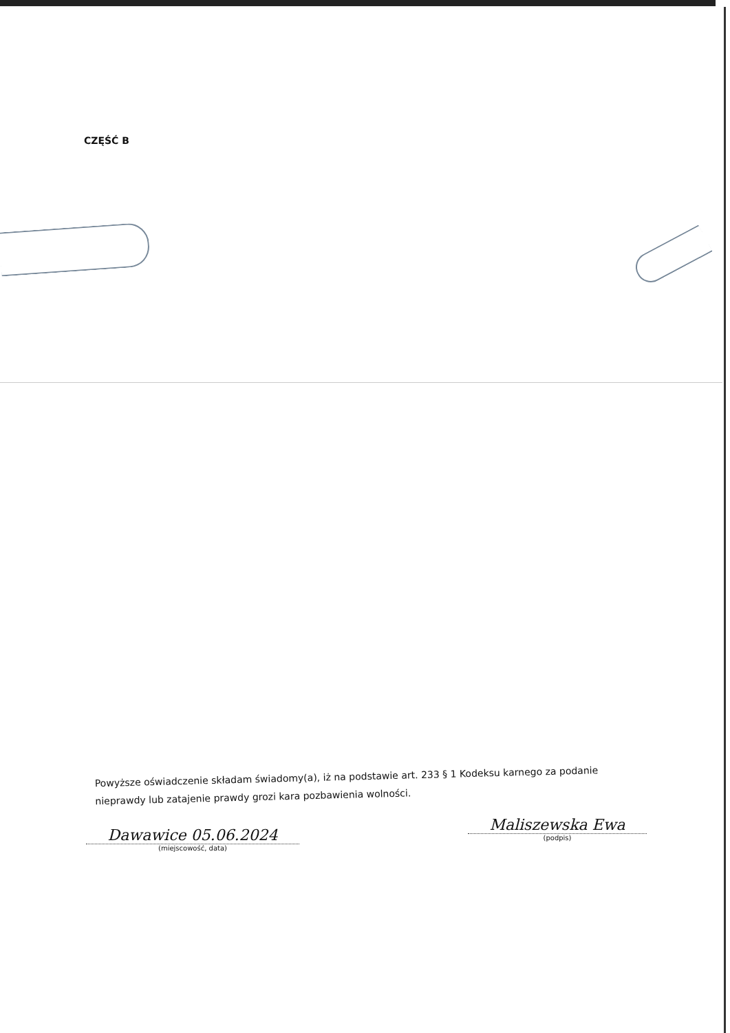CZĘŚĆ B
Powyższe oświadczenie składam świadomy(a), iż na podstawie art. 233 § 1 Kodeksu karnego za podanie nieprawdy lub zatajenie prawdy grozi kara pozbawienia wolności.
Dawawice 05.06.2024
(miejscowość, data)
Maliszewska Ewa
(podpis)